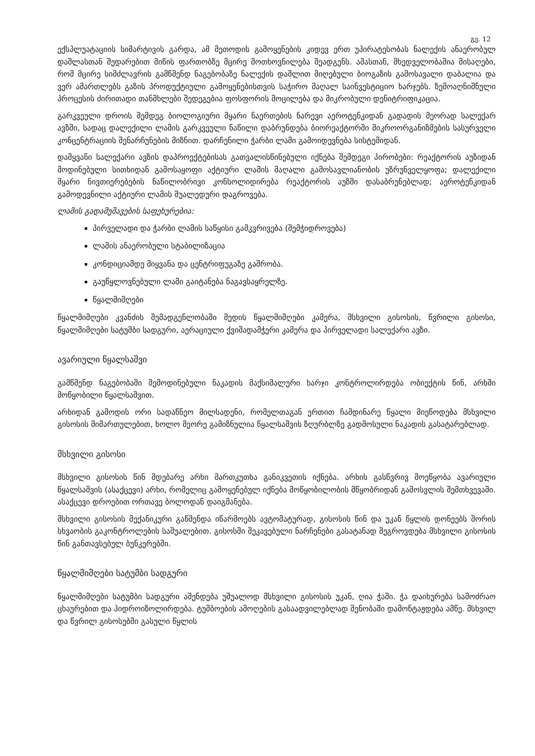გვ. 12
ექსპლუატაციის სიმარტივის გარდა, ამ მეთოდის გამოყენების კიდევ ერთ უპირატესობას ნალექის ანაერობულ დაშლასთან შედარებით მიწის ფართობზე მცირე მოთხოვნილება შეადგენს. ამასთან, მხედველობაშია მისაღები, რომ მცირე სიმძლავრის გამწმენდ ნაგებობაზე ნალექის დაშლით მიღებული ბიოგაზის გამოსავალი დაბალია და ვერ ამართლებს გაზის პროდუქტიული გამოყენებისთვის საჭირო მაღალ საინვესტიციო ხარჯებს. ზემოაღნიშნული პროცესის ძირითადი თანმხლები შედეგებია ფოსფორის მოცილება და მიკრობული დენიტრიფიკაცია.
გარკვეული დროის შემდეგ ბიოლოგიური მყარი ნაერთების ნარევი აეროტენკიდან გადადის მეორად სალექარ ავზში, სადაც დალექილი ლამის გარკვეული ნაწილი დაბრუნდება ბიორეაქტორში მიკროორგანიზმების სასურველი კონცენტრაციის შენარჩუნების მიზნით. დარჩენილი ჭარბი ლამი გამოიდევნება სისტემიდან.
დამყვანი სალექარი ავზის დაპროექტებისას გათვალისწინებული იქნება შემდეგი პირობები: რეაქტორის აუზიდან მოდინებული სითხიდან გამოსაყოფი აქტიური ლამის მაღალი გამოსავლიანობის უზრუნველყოფა; დალექილი მყარი ნივთიერებების ნაწილობრივი კონსოლიდირება რეაქტორის აუზში დასაბრუნებლად; აეროტენკიდან გამოდევნილი აქტიური ლამის შუალედური დაგროვება.
ლამის გადამუშავების საფეხურებია:
პირველადი და ჭარბი ლამის საწყისი გამკვრივება (შემჭიდროვება)
ლამის ანაერობული სტაბილიზაცია
კონდიციამდე მიყვანა და ცენტრიფუგაზე გაშრობა.
გაუწყლოვნებული ლამი გაიტანება ნაგავსაყრელზე.
წყალმიმღები
წყალმიმღები კვანძის შემადგენლობაში შედის წყალმიმღები კამერა, მსხვილი გისოსის, წვრილი გისოსი, წყალმიმღები სატუმბი სადგური, აერაციული ქვიშადამჭერი კამერა და პირველადი სალექარი ავზი.
ავარიული წყალსაშვი
გამწმენდ ნაგებობაში შემოდინებული ნაკადის მაქსიმალური ხარჯი კონტროლირდება ობიექტის წინ, არხში მოწყობილი წყალსაშვით.
არხიდან გამოდის ორი სადაწნეო მილსადენი, რომელთაგან ერთით ჩამდინარე წყალი მიეწოდება მსხვილი გისოსის მიმართულებით, ხოლო მეორე გამიზნულია წყალსაშვის ზღურბლზე გადმოსული ნაკადის გასატარებლად.
მსხვილი გისოსი
მსხვილი გისოსის წინ მდებარე არხი მართკუთხა განიკვეთის იქნება. არხის გასწვრივ მოეწყობა ავარიული წყალსაშვის (ასაქცევი) არხი, რომელიც გამოყენებულ იქნება მოწყობილობის მწყობრიდან გამოსვლის შემთხვევაში. ასაქცევი დროებით ორთავე ბოლოდან დაიგმანება.
მსხვილი გისოსის მექანიკური გაწმენდა იწარმოებს ავტომატურად, გისოსის წინ და უკან წყლის დონეებს შორის სხვაობის გაკონტროლების საშუალებით. გისოსში შეკავებული ნარჩენები გასატანად შეგროვდება მსხვილი გისოსის წინ განთავსებულ ბუნკერებში.
წყალმიმღები სატუმბი სადგური
წყალმიმღები სატუმბი სადგური აშენდება უშუალოდ მსხვილი გისოსის უკან, ღია ჭაში. ჭა დაიხურება სამოძრაო ცხაურებით და ჰიდროიზოლირდება. ტუმბოების ამოღების გასაადვილებლად შენობაში დამონტაჟდება ამწე. მსხვილ და წვრილ გისოსებში გასული წყლის